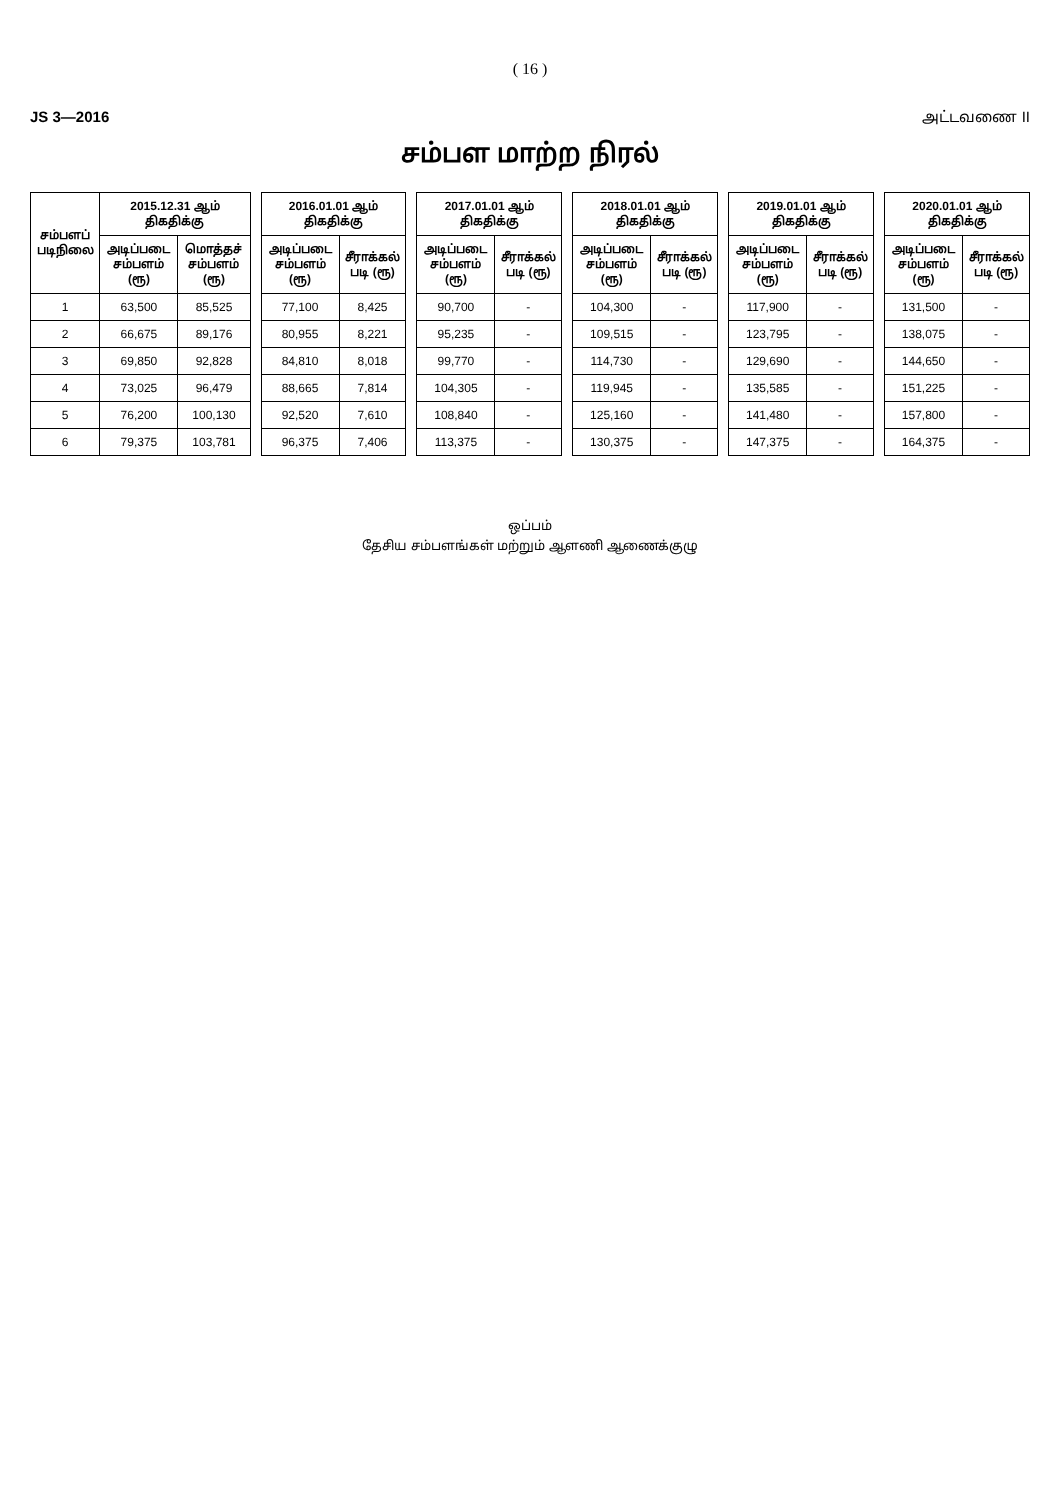( 16 )
JS 3—2016 அட்டவணை II
சம்பள மாற்ற நிரல்
| சம்பளப் படிநிலை | 2015.12.31 ஆம் திகதிக்கு | | | 2016.01.01 ஆம் திகதிக்கு | | | 2017.01.01 ஆம் திகதிக்கு | | | 2018.01.01 ஆம் திகதிக்கு | | | 2019.01.01 ஆம் திகதிக்கு | | | 2020.01.01 ஆம் திகதிக்கு | |
| | அடிப்படை சம்பளம் (ரூ) | மொத்தச் சம்பளம் (ரூ) | | அடிப்படை சம்பளம் (ரூ) | சீராக்கல் படி (ரூ) | | அடிப்படை சம்பளம் (ரூ) | சீராக்கல் படி (ரூ) | | அடிப்படை சம்பளம் (ரூ) | சீராக்கல் படி (ரூ) | | அடிப்படை சம்பளம் (ரூ) | சீராக்கல் படி (ரூ) | | அடிப்படை சம்பளம் (ரூ) | சீராக்கல் படி (ரூ) |
| 1 | 63,500 | 85,525 | | 77,100 | 8,425 | | 90,700 | - | | 104,300 | - | | 117,900 | - | | 131,500 | - |
| 2 | 66,675 | 89,176 | | 80,955 | 8,221 | | 95,235 | - | | 109,515 | - | | 123,795 | - | | 138,075 | - |
| 3 | 69,850 | 92,828 | | 84,810 | 8,018 | | 99,770 | - | | 114,730 | - | | 129,690 | - | | 144,650 | - |
| 4 | 73,025 | 96,479 | | 88,665 | 7,814 | | 104,305 | - | | 119,945 | - | | 135,585 | - | | 151,225 | - |
| 5 | 76,200 | 100,130 | | 92,520 | 7,610 | | 108,840 | - | | 125,160 | - | | 141,480 | - | | 157,800 | - |
| 6 | 79,375 | 103,781 | | 96,375 | 7,406 | | 113,375 | - | | 130,375 | - | | 147,375 | - | | 164,375 | - |
ஒப்பம்
தேசிய சம்பளங்கள் மற்றும் ஆளணி ஆணைக்குழு